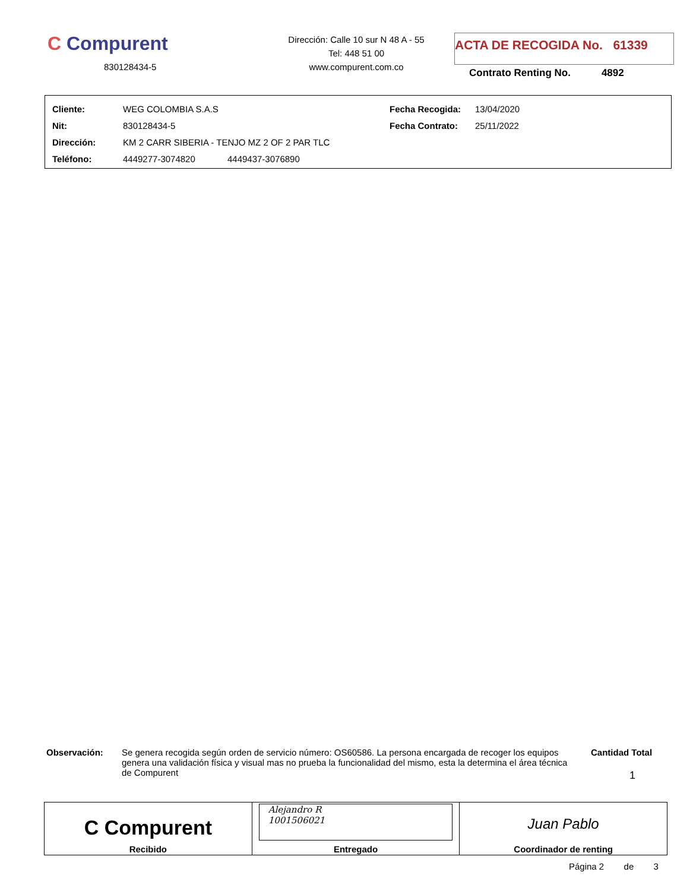C Compurent
830128434-5
Dirección: Calle 10 sur N 48 A - 55
Tel: 448 51 00
www.compurent.com.co
ACTA DE RECOGIDA No. 61339
Contrato Renting No. 4892
| Cliente: | WEG COLOMBIA S.A.S | Fecha Recogida: | 13/04/2020 |
| Nit: | 830128434-5 | Fecha Contrato: | 25/11/2022 |
| Dirección: | KM 2 CARR SIBERIA - TENJO MZ 2 OF 2 PAR TLC | | |
| Teléfono: | 4449277-3074820 4449437-3076890 | | |
Observación: Se genera recogida según orden de servicio número: OS60586. La persona encargada de recoger los equipos genera una validación física y visual mas no prueba la funcionalidad del mismo, esta la determina el área técnica de Compurent
Cantidad Total
1
| C Compurent Recibido | Alejandro R 1001506021 Entregado | Juan Pablo Coordinador de renting |
Página 2 de 3